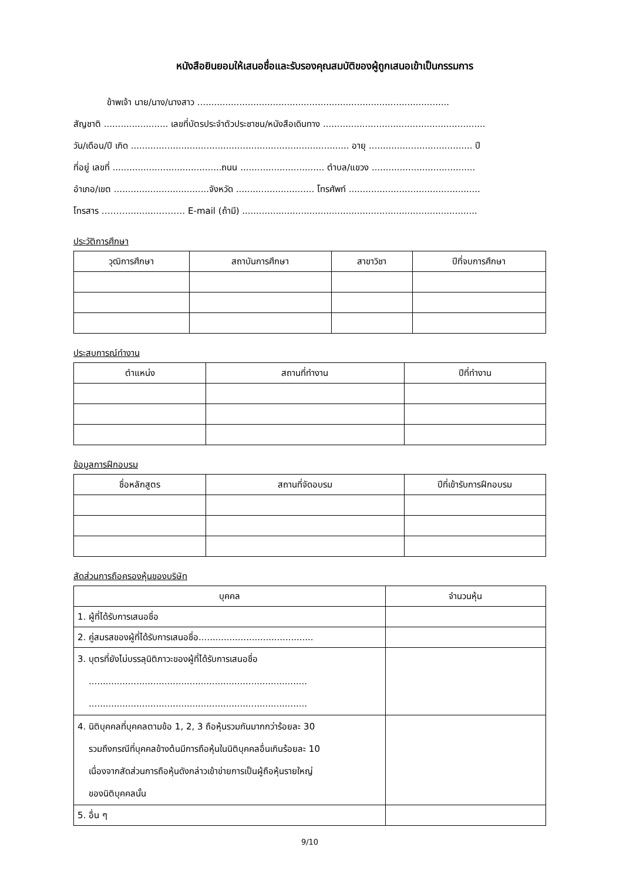หนังสือยินยอมให้เสนอชื่อและรับรองคุณสมบัติของผู้ถูกเสนอเข้าเป็นกรรมการ
ข้าพเจ้า นาย/นาง/นางสาว ..........................................................................................
สัญชาติ ....................... เลขที่บัตรประจำตัวประชาชน/หนังสือเดินทาง ..........................................................
วัน/เดือน/ปี เกิด .............................................................................. อายุ ..................................... ปี
ที่อยู่ เลขที่ .......................................ถนน .............................. ตำบล/แขวง .....................................
อำเภอ/เขต ..................................จังหวัด ............................ โทรศัพท์ ...............................................
โทรสาร ………...........……… E-mail (ถ้ามี) ....................................................................................
ประวัติการศึกษา
| วุฒิการศึกษา | สถาบันการศึกษา | สาขาวิชา | ปีที่จบการศึกษา |
| --- | --- | --- | --- |
ประสบการณ์ทำงาน
| ตำแหน่ง | สถานที่ทำงาน | ปีที่ทำงาน |
| --- | --- | --- |
ข้อมูลการฝึกอบรม
| ชื่อหลักสูตร | สถานที่จัดอบรม | ปีที่เข้ารับการฝึกอบรม |
| --- | --- | --- |
สัดส่วนการถือครองหุ้นของบริษัท
| บุคคล | จำนวนหุ้น |
| --- | --- |
| 1. ผู้ที่ได้รับการเสนอชื่อ | |
| 2. คู่สมรสของผู้ที่ได้รับการเสนอชื่อ......................................... | |
| 3. บุตรที่ยังไม่บรรลุนิติภาวะของผู้ที่ได้รับการเสนอชื่อ .............................................................................. .............................................................................. | |
| 4. นิติบุคคลที่บุคคลตามข้อ 1, 2, 3 ถือหุ้นรวมกันมากกว่าร้อยละ 30 รวมถึงกรณีที่บุคคลข้างต้นมีการถือหุ้นในนิติบุคคลอื่นเกินร้อยละ 10 เนื่องจากสัดส่วนการถือหุ้นดังกล่าวเข้าข่ายการเป็นผู้ถือหุ้นรายใหญ่ ของนิติบุคคลนั้น | |
| 5. อื่น ๆ | |
9/10